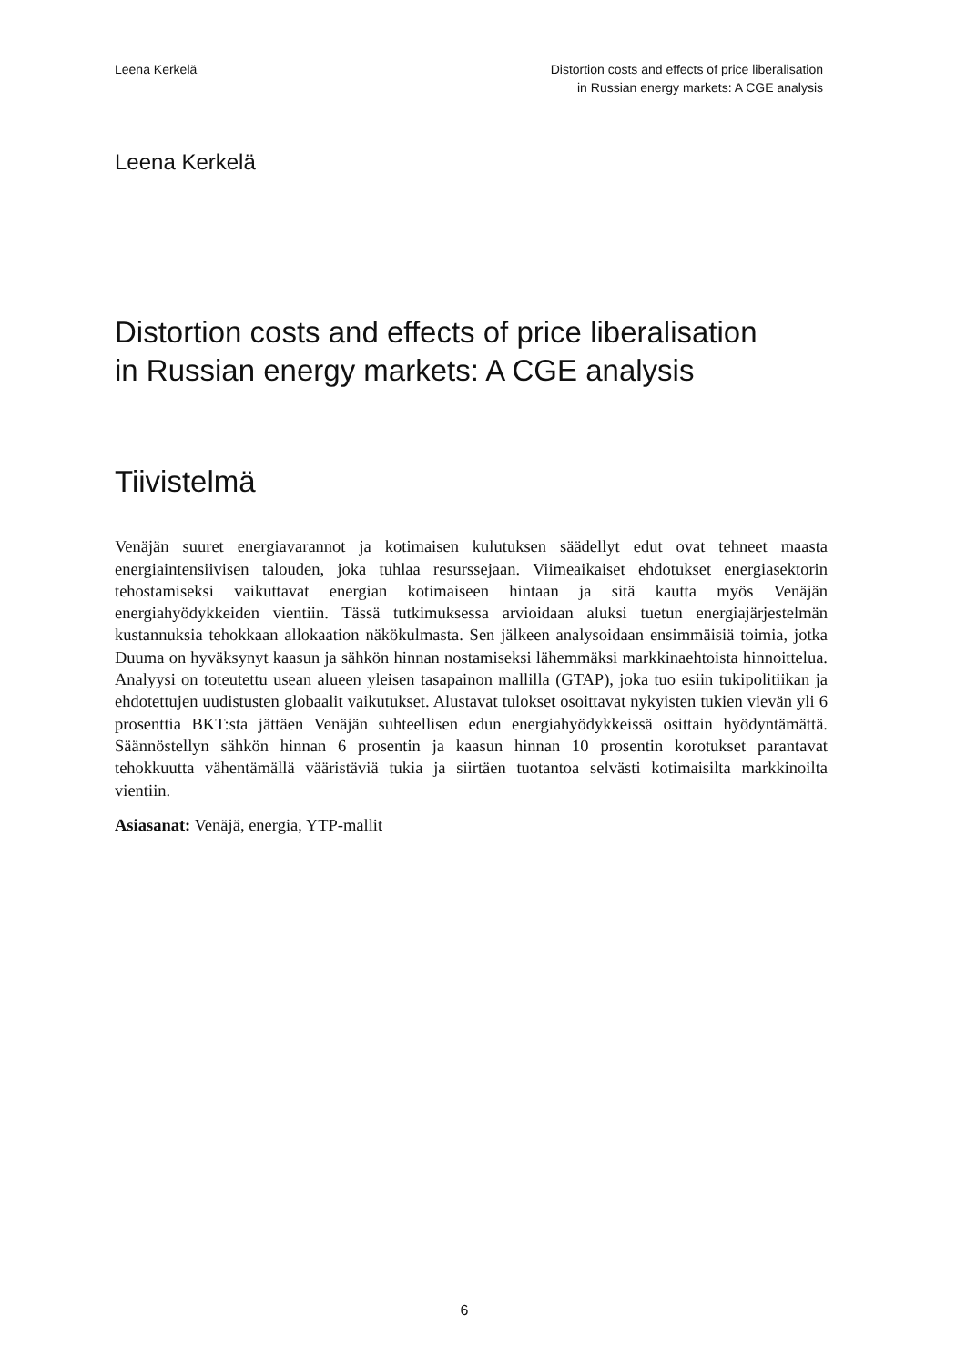Leena Kerkelä Distortion costs and effects of price liberalisation
in Russian energy markets: A CGE analysis
Leena Kerkelä
Distortion costs and effects of price liberalisation
in Russian energy markets: A CGE analysis
Tiivistelmä
Venäjän suuret energiavarannot ja kotimaisen kulutuksen säädellyt edut ovat tehneet maasta energiaintensiivisen talouden, joka tuhlaa resurssejaan. Viimeaikaiset ehdotukset energiasektorin tehostamiseksi vaikuttavat energian kotimaiseen hintaan ja sitä kautta myös Venäjän energiahyödykkeiden vientiin. Tässä tutkimuksessa arvioidaan aluksi tuetun energiajärjestelmän kustannuksia tehokkaan allokaation näkökulmasta. Sen jälkeen analysoidaan ensimmäisiä toimia, jotka Duuma on hyväksynyt kaasun ja sähkön hinnan nostamiseksi lähemmäksi markkinaehtoista hinnoittelua. Analyysi on toteutettu usean alueen yleisen tasapainon mallilla (GTAP), joka tuo esiin tukipolitiikan ja ehdotettujen uudistusten globaalit vaikutukset. Alustavat tulokset osoittavat nykyisten tukien vievän yli 6 prosenttia BKT:sta jättäen Venäjän suhteellisen edun energiahyödykkeissä osittain hyödyntämättä. Säännöstellyn sähkön hinnan 6 prosentin ja kaasun hinnan 10 prosentin korotukset parantavat tehokkuutta vähentämällä vääristäviä tukia ja siirtäen tuotantoa selvästi kotimaisilta markkinoilta vientiin.
Asiasanat: Venäjä, energia, YTP-mallit
6